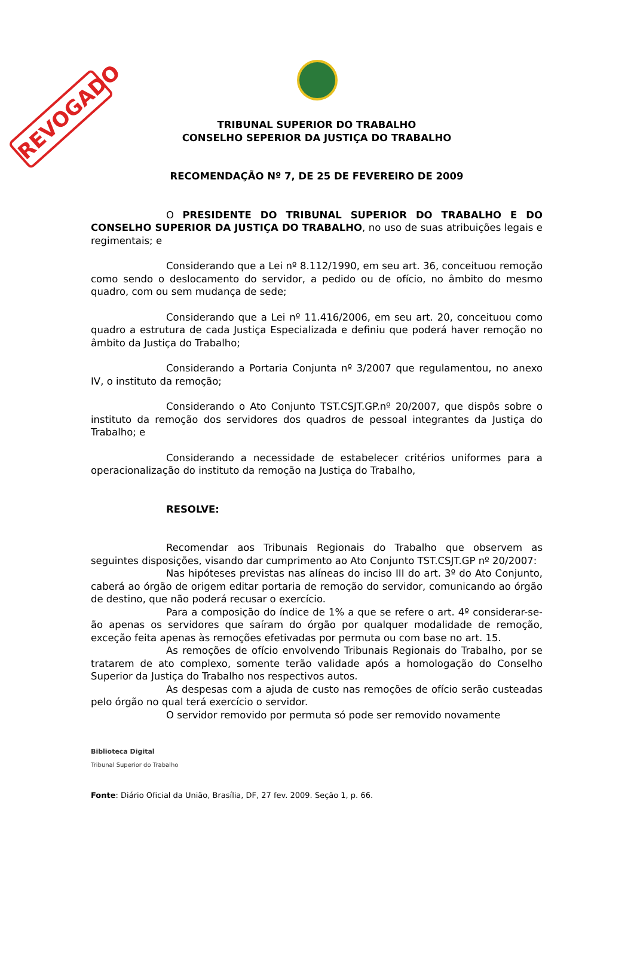REVOGADO
TRIBUNAL SUPERIOR DO TRABALHO
CONSELHO SEPERIOR DA JUSTIÇA DO TRABALHO
RECOMENDAÇÃO Nº 7, DE 25 DE FEVEREIRO DE 2009
O PRESIDENTE DO TRIBUNAL SUPERIOR DO TRABALHO E DO CONSELHO SUPERIOR DA JUSTIÇA DO TRABALHO, no uso de suas atribuições legais e regimentais; e
Considerando que a Lei nº 8.112/1990, em seu art. 36, conceituou remoção como sendo o deslocamento do servidor, a pedido ou de ofício, no âmbito do mesmo quadro, com ou sem mudança de sede;
Considerando que a Lei nº 11.416/2006, em seu art. 20, conceituou como quadro a estrutura de cada Justiça Especializada e definiu que poderá haver remoção no âmbito da Justiça do Trabalho;
Considerando a Portaria Conjunta nº 3/2007 que regulamentou, no anexo IV, o instituto da remoção;
Considerando o Ato Conjunto TST.CSJT.GP.nº 20/2007, que dispôs sobre o instituto da remoção dos servidores dos quadros de pessoal integrantes da Justiça do Trabalho; e
Considerando a necessidade de estabelecer critérios uniformes para a operacionalização do instituto da remoção na Justiça do Trabalho,
RESOLVE:
Recomendar aos Tribunais Regionais do Trabalho que observem as seguintes disposições, visando dar cumprimento ao Ato Conjunto TST.CSJT.GP nº 20/2007:
Nas hipóteses previstas nas alíneas do inciso III do art. 3º do Ato Conjunto, caberá ao órgão de origem editar portaria de remoção do servidor, comunicando ao órgão de destino, que não poderá recusar o exercício.
Para a composição do índice de 1% a que se refere o art. 4º considerar-se-ão apenas os servidores que saíram do órgão por qualquer modalidade de remoção, exceção feita apenas às remoções efetivadas por permuta ou com base no art. 15.
As remoções de ofício envolvendo Tribunais Regionais do Trabalho, por se tratarem de ato complexo, somente terão validade após a homologação do Conselho Superior da Justiça do Trabalho nos respectivos autos.
As despesas com a ajuda de custo nas remoções de ofício serão custeadas pelo órgão no qual terá exercício o servidor.
O servidor removido por permuta só pode ser removido novamente
Biblioteca Digital
Tribunal Superior do Trabalho
Fonte: Diário Oficial da União, Brasília, DF, 27 fev. 2009. Seção 1, p. 66.